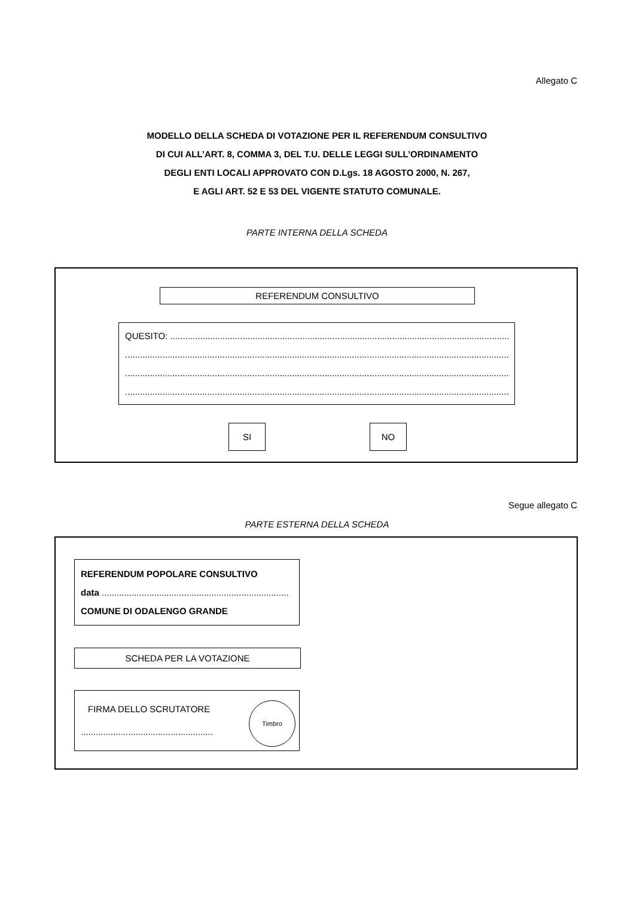Allegato C
MODELLO DELLA SCHEDA DI VOTAZIONE PER IL REFERENDUM CONSULTIVO
DI CUI ALL’ART. 8, COMMA 3, DEL T.U. DELLE LEGGI SULL’ORDINAMENTO
DEGLI ENTI LOCALI APPROVATO CON D.Lgs. 18 AGOSTO 2000, N. 267,
E AGLI ART. 52 E 53 DEL VIGENTE STATUTO COMUNALE.
PARTE INTERNA DELLA SCHEDA
REFERENDUM CONSULTIVO
QUESITO: ........................................................................................................................................
..............................................................................................................................................................
..............................................................................................................................................................
..............................................................................................................................................................
SI NO
Segue allegato C
PARTE ESTERNA DELLA SCHEDA
REFERENDUM POPOLARE CONSULTIVO
data ...........................................................................
COMUNE DI ODALENGO GRANDE
SCHEDA PER LA VOTAZIONE
FIRMA DELLO SCRUTATORE
.....................................................
Timbro